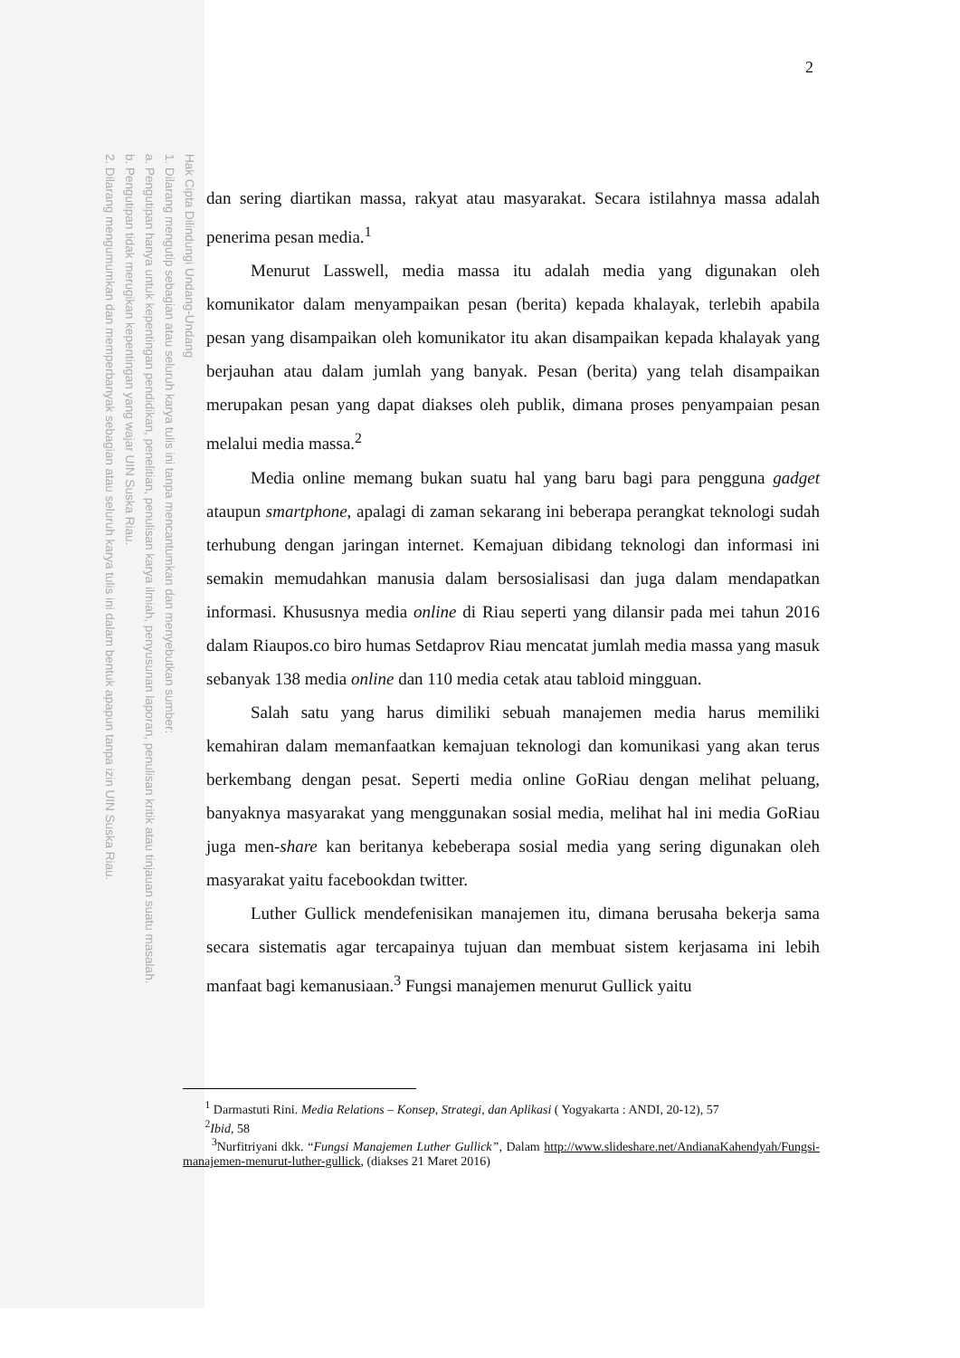Hak Cipta Dilindungi Undang-Undang
1. Dilarang mengutip sebagian atau seluruh karya tulis ini tanpa mencantumkan dan menyebutkan sumber:
a. Pengutipan hanya untuk kepentingan pendidikan, penelitian, penulisan karya ilmiah, penyusunan laporan, penulisan kritik atau tinjauan suatu masalah.
b. Pengutipan tidak merugikan kepentingan yang wajar UIN Suska Riau.
2. Dilarang mengumumkan dan memperbanyak sebagian atau seluruh karya tulis ini dalam bentuk apapun tanpa izin UIN Suska Riau.
2
dan sering diartikan massa, rakyat atau masyarakat. Secara istilahnya massa adalah penerima pesan media.<sup>1</sup>
Menurut Lasswell, media massa itu adalah media yang digunakan oleh komunikator dalam menyampaikan pesan (berita) kepada khalayak, terlebih apabila pesan yang disampaikan oleh komunikator itu akan disampaikan kepada khalayak yang berjauhan atau dalam jumlah yang banyak. Pesan (berita) yang telah disampaikan merupakan pesan yang dapat diakses oleh publik, dimana proses penyampaian pesan melalui media massa.<sup>2</sup>
Media online memang bukan suatu hal yang baru bagi para pengguna gadget ataupun smartphone, apalagi di zaman sekarang ini beberapa perangkat teknologi sudah terhubung dengan jaringan internet. Kemajuan dibidang teknologi dan informasi ini semakin memudahkan manusia dalam bersosialisasi dan juga dalam mendapatkan informasi. Khususnya media online di Riau seperti yang dilansir pada mei tahun 2016 dalam Riaupos.co biro humas Setdaprov Riau mencatat jumlah media massa yang masuk sebanyak 138 media online dan 110 media cetak atau tabloid mingguan.
Salah satu yang harus dimiliki sebuah manajemen media harus memiliki kemahiran dalam memanfaatkan kemajuan teknologi dan komunikasi yang akan terus berkembang dengan pesat. Seperti media online GoRiau dengan melihat peluang, banyaknya masyarakat yang menggunakan sosial media, melihat hal ini media GoRiau juga men-share kan beritanya kebeberapa sosial media yang sering digunakan oleh masyarakat yaitu facebookdan twitter.
Luther Gullick mendefenisikan manajemen itu, dimana berusaha bekerja sama secara sistematis agar tercapainya tujuan dan membuat sistem kerjasama ini lebih manfaat bagi kemanusiaan.<sup>3</sup> Fungsi manajemen menurut Gullick yaitu
<sup>1</sup> Darmastuti Rini. Media Relations – Konsep, Strategi, dan Aplikasi ( Yogyakarta : ANDI, 20-12), 57
<sup>2</sup> Ibid, 58
<sup>3</sup> Nurfitriyani dkk. “Fungsi Manajemen Luther Gullick”, Dalam http://www.slideshare.net/AndianaKahendyah/Fungsi-manajemen-menurut-luther-gullick, (diakses 21 Maret 2016)